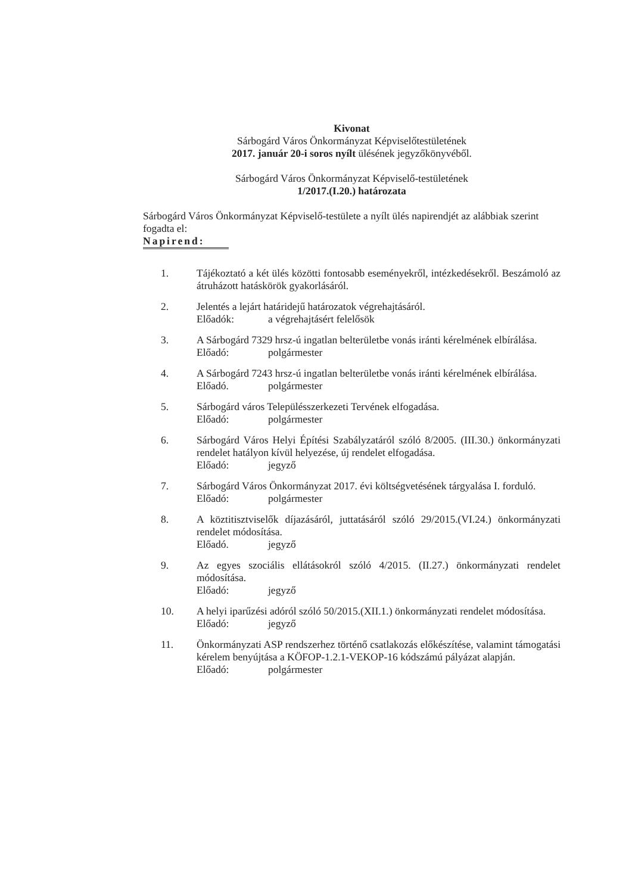Kivonat
Sárbogárd Város Önkormányzat Képviselőtestületének
2017. január 20-i soros nyílt ülésének jegyzőkönyvéből.
Sárbogárd Város Önkormányzat Képviselő-testületének
1/2017.(I.20.) határozata
Sárbogárd Város Önkormányzat Képviselő-testülete a nyílt ülés napirendjét az alábbiak szerint fogadta el:
Napirend:
1. Tájékoztató a két ülés közötti fontosabb eseményekről, intézkedésekről. Beszámoló az átruházott hatáskörök gyakorlásáról.
2. Jelentés a lejárt határidejű határozatok végrehajtásáról.
Előadók: a végrehajtásért felelősök
3. A Sárbogárd 7329 hrsz-ú ingatlan belterületbe vonás iránti kérelmének elbírálása.
Előadó: polgármester
4. A Sárbogárd 7243 hrsz-ú ingatlan belterületbe vonás iránti kérelmének elbírálása.
Előadó. polgármester
5. Sárbogárd város Településszerkezeti Tervének elfogadása.
Előadó: polgármester
6. Sárbogárd Város Helyi Építési Szabályzatáról szóló 8/2005. (III.30.) önkormányzati rendelet hatályon kívül helyezése, új rendelet elfogadása.
Előadó: jegyző
7. Sárbogárd Város Önkormányzat 2017. évi költségvetésének tárgyalása I. forduló.
Előadó: polgármester
8. A köztitisztviselők díjazásáról, juttatásáról szóló 29/2015.(VI.24.) önkormányzati rendelet módosítása.
Előadó. jegyző
9. Az egyes szociális ellátásokról szóló 4/2015. (II.27.) önkormányzati rendelet módosítása.
Előadó: jegyző
10. A helyi iparűzési adóról szóló 50/2015.(XII.1.) önkormányzati rendelet módosítása.
Előadó: jegyző
11. Önkormányzati ASP rendszerhez történő csatlakozás előkészítése, valamint támogatási kérelem benyújtása a KÖFOP-1.2.1-VEKOP-16 kódszámú pályázat alapján.
Előadó: polgármester